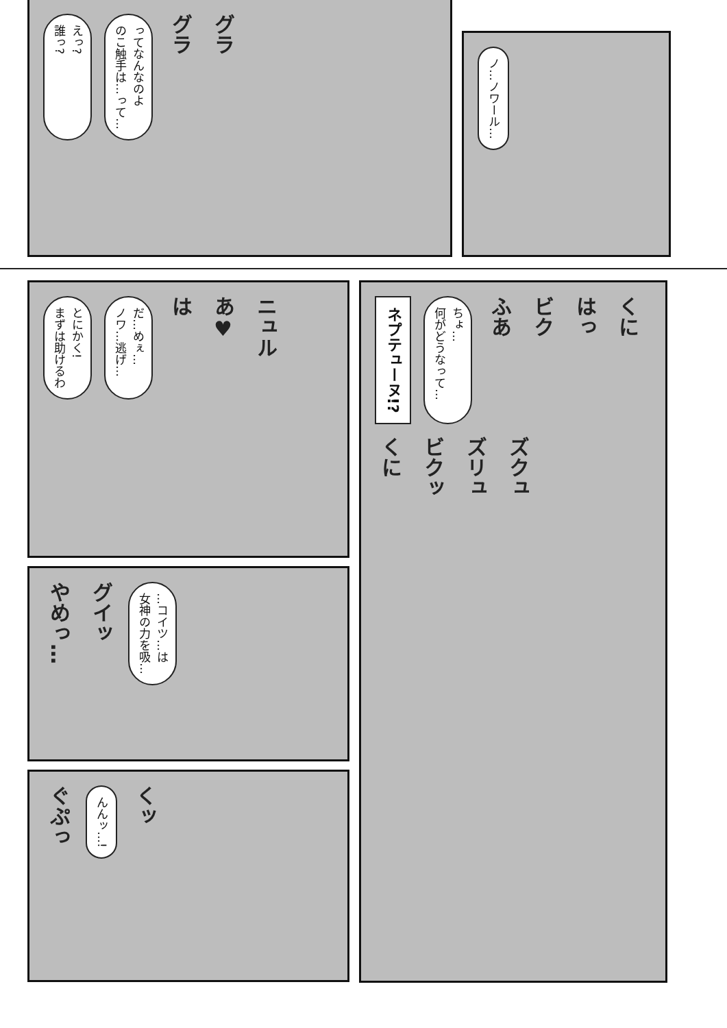えっ?
誰っ?
ってなんなのよ
のこ触手は…って…
グラ
グラ
ノ…ノワール…
とにかく!
まずは助けるわ
だ…めぇ…
ノワ…逃げ…
は
あ♥
ニュル
やめっ…
グイッ
…コイツ…は
女神の力を吸…
ぐぷっ
んんッ…!
くッ
ネプテューヌ!?
ちょ…
何がどうなって…
ふあ
ビク
はっ
くに
くに
ビクッ
ズリュ
ズクュ